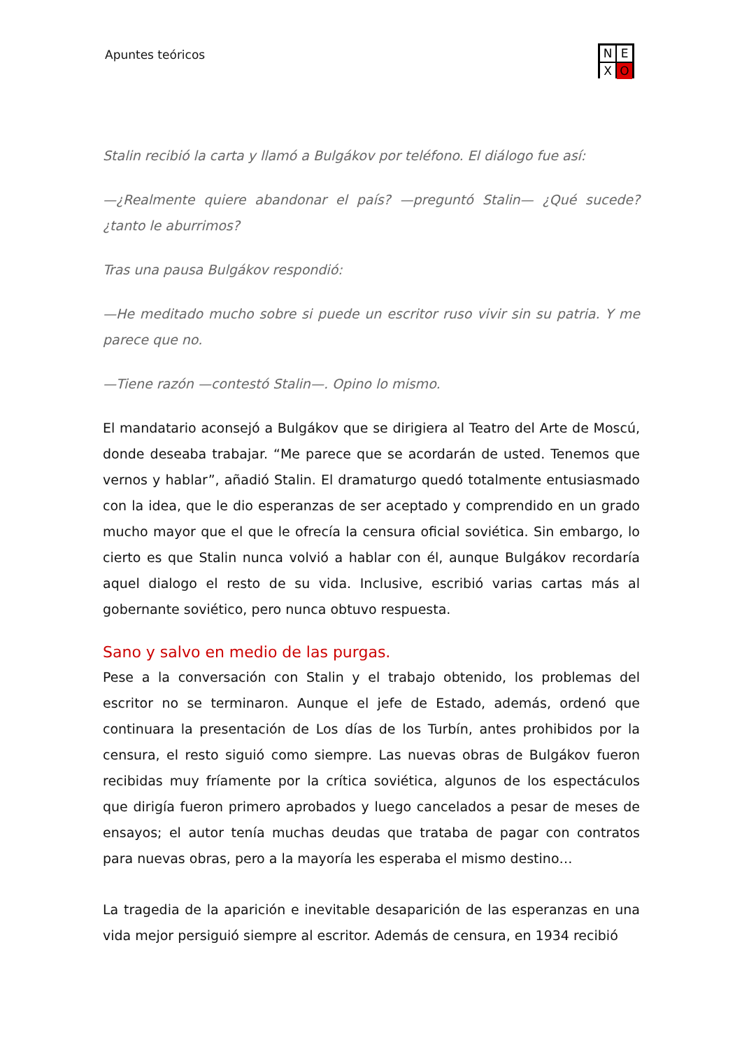Apuntes teóricos
N E X O
Stalin recibió la carta y llamó a Bulgákov por teléfono. El diálogo fue así:
—¿Realmente quiere abandonar el país? —preguntó Stalin— ¿Qué sucede? ¿tanto le aburrimos?
Tras una pausa Bulgákov respondió:
—He meditado mucho sobre si puede un escritor ruso vivir sin su patria. Y me parece que no.
—Tiene razón —contestó Stalin—. Opino lo mismo.
El mandatario aconsejó a Bulgákov que se dirigiera al Teatro del Arte de Moscú, donde deseaba trabajar. “Me parece que se acordarán de usted. Tenemos que vernos y hablar”, añadió Stalin. El dramaturgo quedó totalmente entusiasmado con la idea, que le dio esperanzas de ser aceptado y comprendido en un grado mucho mayor que el que le ofrecía la censura oficial soviética. Sin embargo, lo cierto es que Stalin nunca volvió a hablar con él, aunque Bulgákov recordaría aquel dialogo el resto de su vida. Inclusive, escribió varias cartas más al gobernante soviético, pero nunca obtuvo respuesta.
Sano y salvo en medio de las purgas.
Pese a la conversación con Stalin y el trabajo obtenido, los problemas del escritor no se terminaron. Aunque el jefe de Estado, además, ordenó que continuara la presentación de Los días de los Turbín, antes prohibidos por la censura, el resto siguió como siempre. Las nuevas obras de Bulgákov fueron recibidas muy fríamente por la crítica soviética, algunos de los espectáculos que dirigía fueron primero aprobados y luego cancelados a pesar de meses de ensayos; el autor tenía muchas deudas que trataba de pagar con contratos para nuevas obras, pero a la mayoría les esperaba el mismo destino…
La tragedia de la aparición e inevitable desaparición de las esperanzas en una vida mejor persiguió siempre al escritor. Además de censura, en 1934 recibió